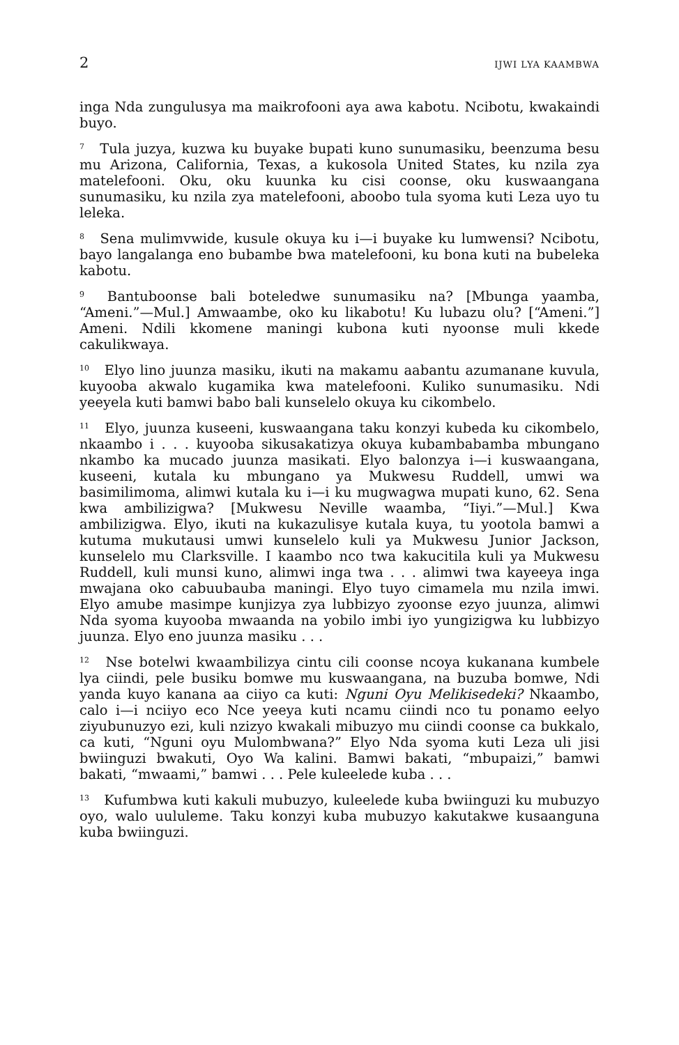2 IJWI LYA KAAMBWA
inga Nda zungulusya ma maikrofooni aya awa kabotu. Ncibotu, kwakaindi buyo.
<sup>7</sup> Tula juzya, kuzwa ku buyake bupati kuno sunumasiku, beenzuma besu mu Arizona, California, Texas, a kukosola United States, ku nzila zya matelefooni. Oku, oku kuunka ku cisi coonse, oku kuswaangana sunumasiku, ku nzila zya matelefooni, aboobo tula syoma kuti Leza uyo tu leleka.
<sup>8</sup> Sena mulimvwide, kusule okuya ku i—i buyake ku lumwensi? Ncibotu, bayo langalanga eno bubambe bwa matelefooni, ku bona kuti na bubeleka kabotu.
<sup>9</sup> Bantuboonse bali boteledwe sunumasiku na? [Mbunga yaamba, “Ameni.”—Mul.] Amwaambe, oko ku likabotu! Ku lubazu olu? [“Ameni.”] Ameni. Ndili kkomene maningi kubona kuti nyoonse muli kkede cakulikwaya.
<sup>10</sup> Elyo lino juunza masiku, ikuti na makamu aabantu azumanane kuvula, kuyooba akwalo kugamika kwa matelefooni. Kuliko sunumasiku. Ndi yeeyela kuti bamwi babo bali kunselelo okuya ku cikombelo.
<sup>11</sup> Elyo, juunza kuseeni, kuswaangana taku konzyi kubeda ku cikombelo, nkaambo i . . . kuyooba sikusakatizya okuya kubambabamba mbungano nkambo ka mucado juunza masikati. Elyo balonzya i—i kuswaangana, kuseeni, kutala ku mbungano ya Mukwesu Ruddell, umwi wa basimilimoma, alimwi kutala ku i—i ku mugwagwa mupati kuno, 62. Sena kwa ambilizigwa? [Mukwesu Neville waamba, “Iiyi.”—Mul.] Kwa ambilizigwa. Elyo, ikuti na kukazulisye kutala kuya, tu yootola bamwi a kutuma mukutausi umwi kunselelo kuli ya Mukwesu Junior Jackson, kunselelo mu Clarksville. I kaambo nco twa kakucitila kuli ya Mukwesu Ruddell, kuli munsi kuno, alimwi inga twa . . . alimwi twa kayeeya inga mwajana oko cabuubauba maningi. Elyo tuyo cimamela mu nzila imwi. Elyo amube masimpe kunjizya zya lubbizyo zyoonse ezyo juunza, alimwi Nda syoma kuyooba mwaanda na yobilo imbi iyo yungizigwa ku lubbizyo juunza. Elyo eno juunza masiku . . .
<sup>12</sup> Nse botelwi kwaambilizya cintu cili coonse ncoya kukanana kumbele lya ciindi, pele busiku bomwe mu kuswaangana, na buzuba bomwe, Ndi yanda kuyo kanana aa ciiyo ca kuti: Nguni Oyu Melikisedeki? Nkaambo, calo i—i nciiyo eco Nce yeeya kuti ncamu ciindi nco tu ponamo eelyo ziyubunuzyo ezi, kuli nzizyo kwakali mibuzyo mu ciindi coonse ca bukkalo, ca kuti, “Nguni oyu Mulombwana?” Elyo Nda syoma kuti Leza uli jisi bwiinguzi bwakuti, Oyo Wa kalini. Bamwi bakati, “mbupaizi,” bamwi bakati, “mwaami,” bamwi . . . Pele kuleelede kuba . . .
<sup>13</sup> Kufumbwa kuti kakuli mubuzyo, kuleelede kuba bwiinguzi ku mubuzyo oyo, walo uululeme. Taku konzyi kuba mubuzyo kakutakwe kusaanguna kuba bwiinguzi.